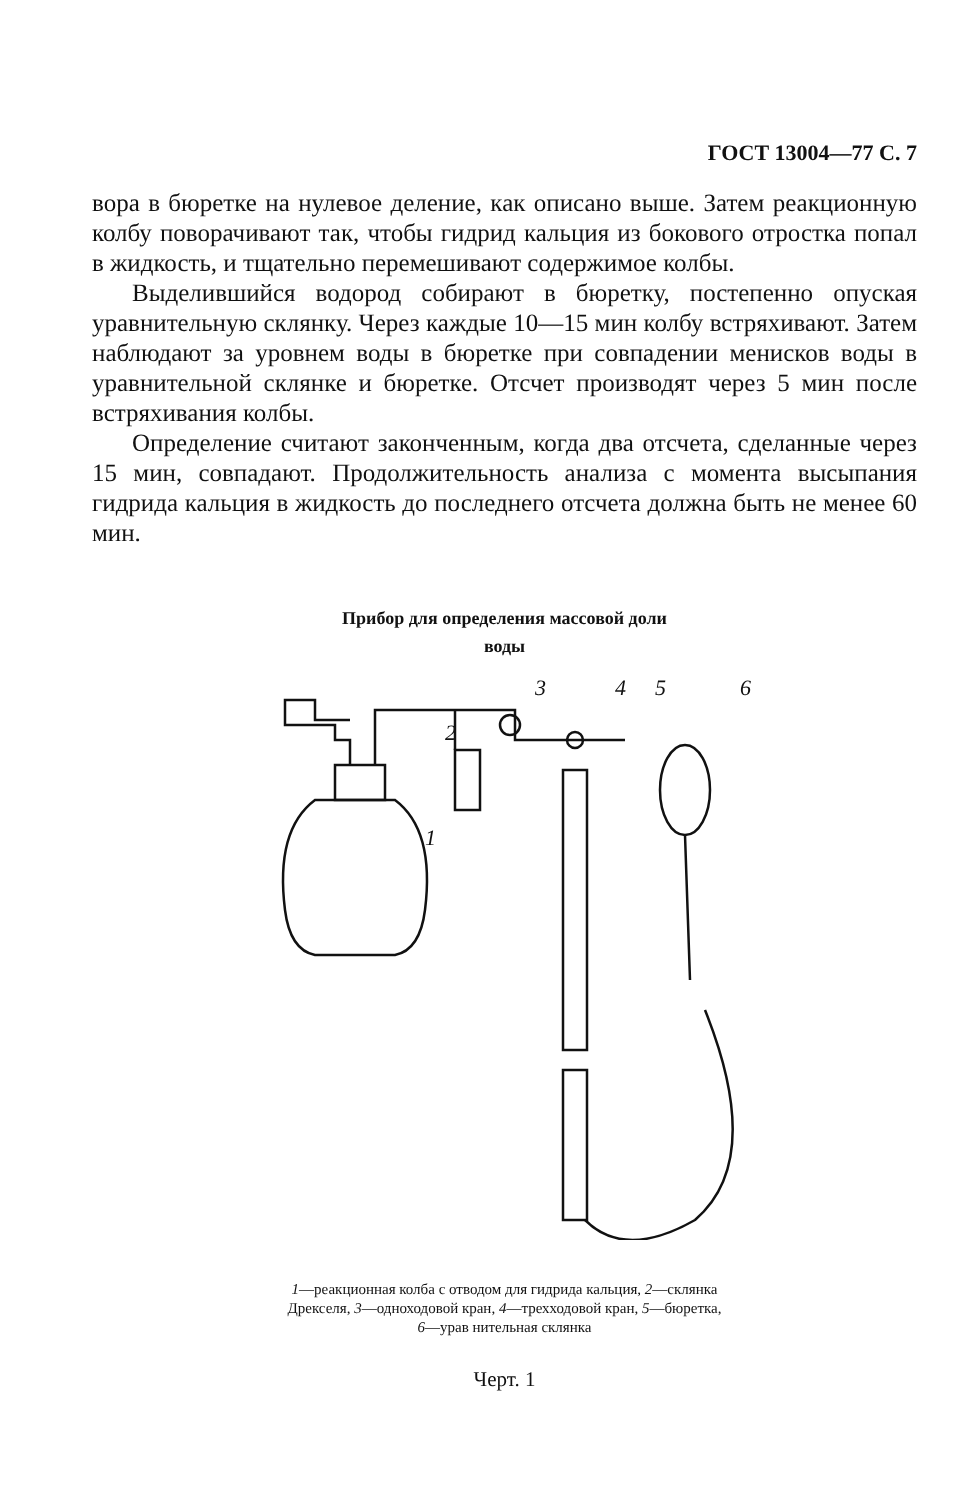ГОСТ 13004—77 С. 7
вора в бюретке на нулевое деление, как описано выше. Затем реакционную колбу поворачивают так, чтобы гидрид кальция из бокового отростка попал в жидкость, и тщательно перемешивают содержимое колбы.
Выделившийся водород собирают в бюретку, постепенно опуская уравнительную склянку. Через каждые 10—15 мин колбу встряхивают. Затем наблюдают за уровнем воды в бюретке при совпадении менисков воды в уравнительной склянке и бюретке. Отсчет производят через 5 мин после встряхивания колбы.
Определение считают законченным, когда два отсчета, сделанные через 15 мин, совпадают. Продолжительность анализа с момента высыпания гидрида кальция в жидкость до последнего отсчета должна быть не менее 60 мин.
Прибор для определения массовой доли
воды
2
1
3
4
5
6
1—реакционная колба с отводом для гидрида кальция, 2—склянка Дрекселя, 3—одноходовой кран, 4—трехходовой кран, 5—бюретка, 6—урав нительная склянка
Черт. 1